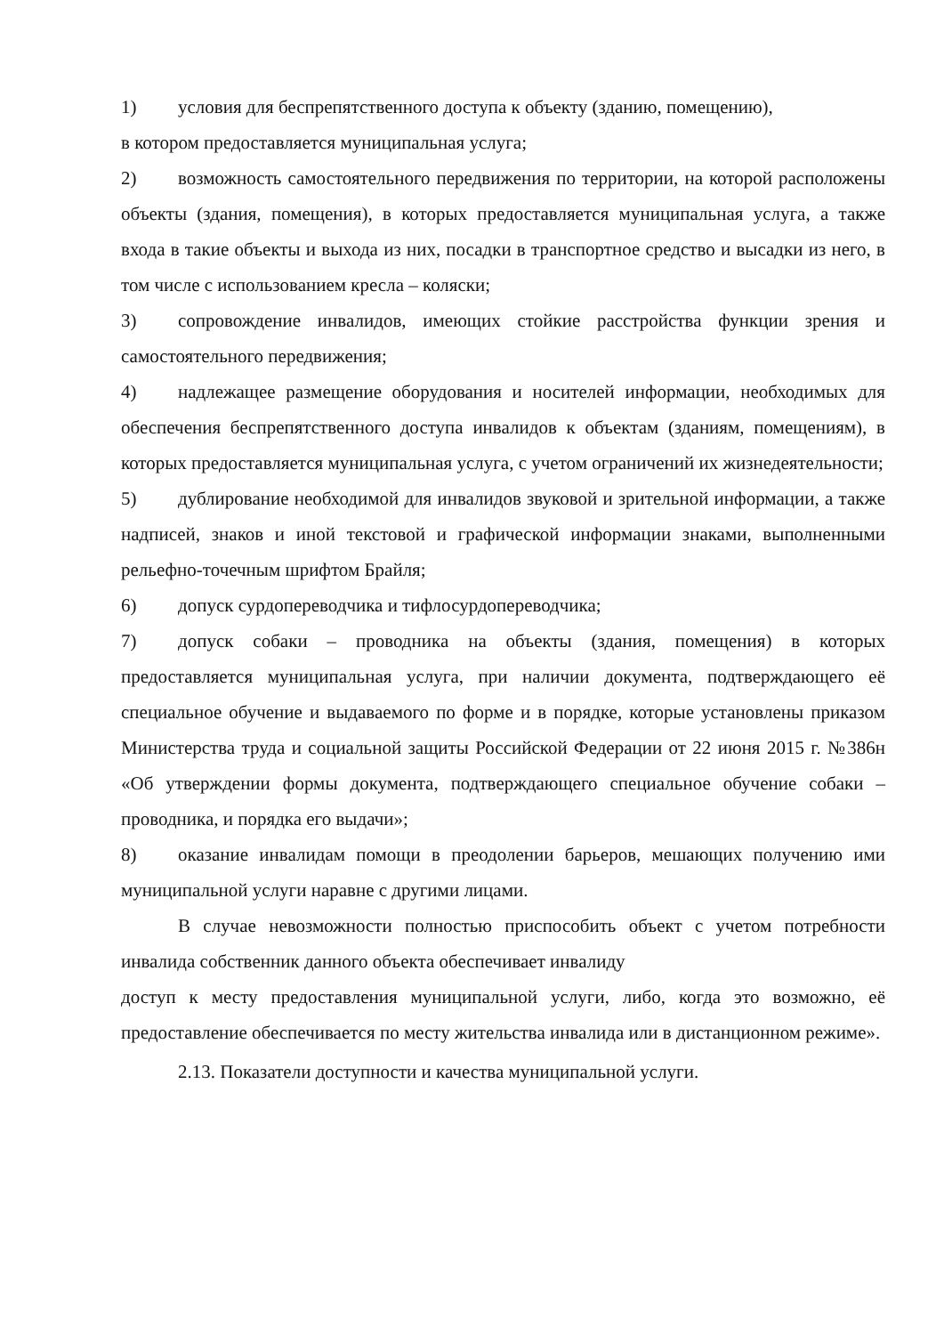1) условия для беспрепятственного доступа к объекту (зданию, помещению),
в котором предоставляется муниципальная услуга;
2) возможность самостоятельного передвижения по территории, на которой расположены объекты (здания, помещения), в которых предоставляется муниципальная услуга, а также входа в такие объекты и выхода из них, посадки в транспортное средство и высадки из него, в том числе с использованием кресла – коляски;
3) сопровождение инвалидов, имеющих стойкие расстройства функции зрения и самостоятельного передвижения;
4) надлежащее размещение оборудования и носителей информации, необходимых для обеспечения беспрепятственного доступа инвалидов к объектам (зданиям, помещениям), в которых предоставляется муниципальная услуга, с учетом ограничений их жизнедеятельности;
5) дублирование необходимой для инвалидов звуковой и зрительной информации, а также надписей, знаков и иной текстовой и графической информации знаками, выполненными рельефно-точечным шрифтом Брайля;
6) допуск сурдопереводчика и тифлосурдопереводчика;
7) допуск собаки – проводника на объекты (здания, помещения) в которых предоставляется муниципальная услуга, при наличии документа, подтверждающего её специальное обучение и выдаваемого по форме и в порядке, которые установлены приказом Министерства труда и социальной защиты Российской Федерации от 22 июня 2015 г. №386н «Об утверждении формы документа, подтверждающего специальное обучение собаки – проводника, и порядка его выдачи»;
8) оказание инвалидам помощи в преодолении барьеров, мешающих получению ими муниципальной услуги наравне с другими лицами.
В случае невозможности полностью приспособить объект с учетом потребности инвалида собственник данного объекта обеспечивает инвалиду
доступ к месту предоставления муниципальной услуги, либо, когда это возможно, её предоставление обеспечивается по месту жительства инвалида или в дистанционном режиме».
2.13. Показатели доступности и качества муниципальной услуги.